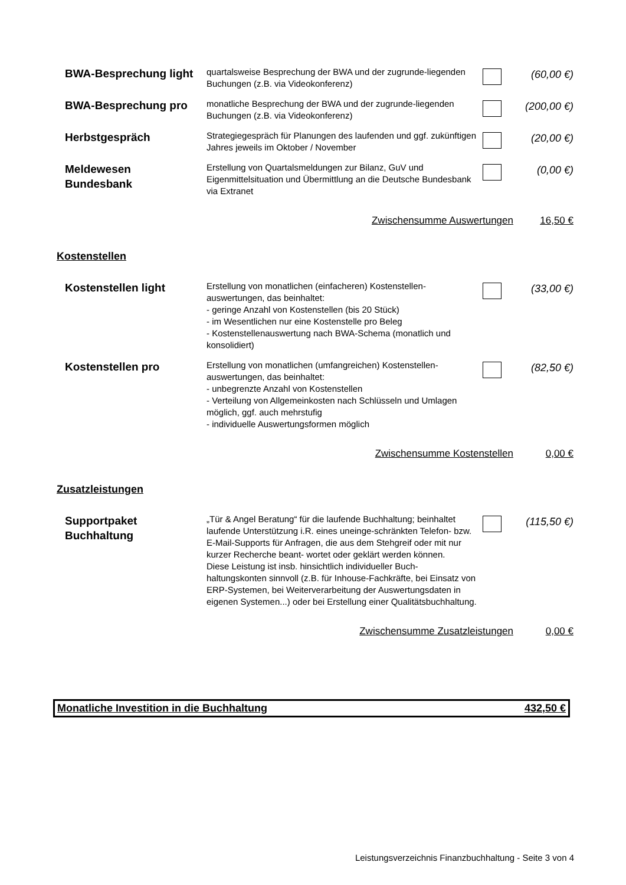| BWA-Besprechung light | quartalsweise Besprechung der BWA und der zugrunde-liegenden Buchungen (z.B. via Videokonferenz) | | (60,00 €) |
| BWA-Besprechung pro | monatliche Besprechung der BWA und der zugrunde-liegenden Buchungen (z.B. via Videokonferenz) | | (200,00 €) |
| Herbstgespräch | Strategiegespräch für Planungen des laufenden und ggf. zukünftigen Jahres jeweils im Oktober / November | | (20,00 €) |
| Meldewesen Bundesbank | Erstellung von Quartalsmeldungen zur Bilanz, GuV und Eigenmittelsituation und Übermittlung an die Deutsche Bundesbank via Extranet | | (0,00 €) |
| Zwischensumme Auswertungen | | | 16,50 € |
| Kostenstellen | | | |
| Kostenstellen light | Erstellung von monatlichen (einfacheren) Kostenstellen-auswertungen, das beinhaltet: - geringe Anzahl von Kostenstellen (bis 20 Stück) - im Wesentlichen nur eine Kostenstelle pro Beleg - Kostenstellenauswertung nach BWA-Schema (monatlich und konsolidiert) | | (33,00 €) |
| Kostenstellen pro | Erstellung von monatlichen (umfangreichen) Kostenstellen-auswertungen, das beinhaltet: - unbegrenzte Anzahl von Kostenstellen - Verteilung von Allgemeinkosten nach Schlüsseln und Umlagen möglich, ggf. auch mehrstufig - individuelle Auswertungsformen möglich | | (82,50 €) |
| Zwischensumme Kostenstellen | | | 0,00 € |
| Zusatzleistungen | | | |
| Supportpaket Buchhaltung | „Tür & Angel Beratung“ für die laufende Buchhaltung; beinhaltet laufende Unterstützung i.R. eines uneinge-schränkten Telefon- bzw. E-Mail-Supports für Anfragen, die aus dem Stehgreif oder mit nur kurzer Recherche beant- wortet oder geklärt werden können. Diese Leistung ist insb. hinsichtlich individueller Buch-haltungskonten sinnvoll (z.B. für Inhouse-Fachkräfte, bei Einsatz von ERP-Systemen, bei Weiterverarbeitung der Auswertungsdaten in eigenen Systemen...) oder bei Erstellung einer Qualitätsbuchhaltung. | | (115,50 €) |
| Zwischensumme Zusatzleistungen | | | 0,00 € |
Monatliche Investition in die Buchhaltung 432,50 €
Leistungsverzeichnis Finanzbuchhaltung - Seite 3 von 4